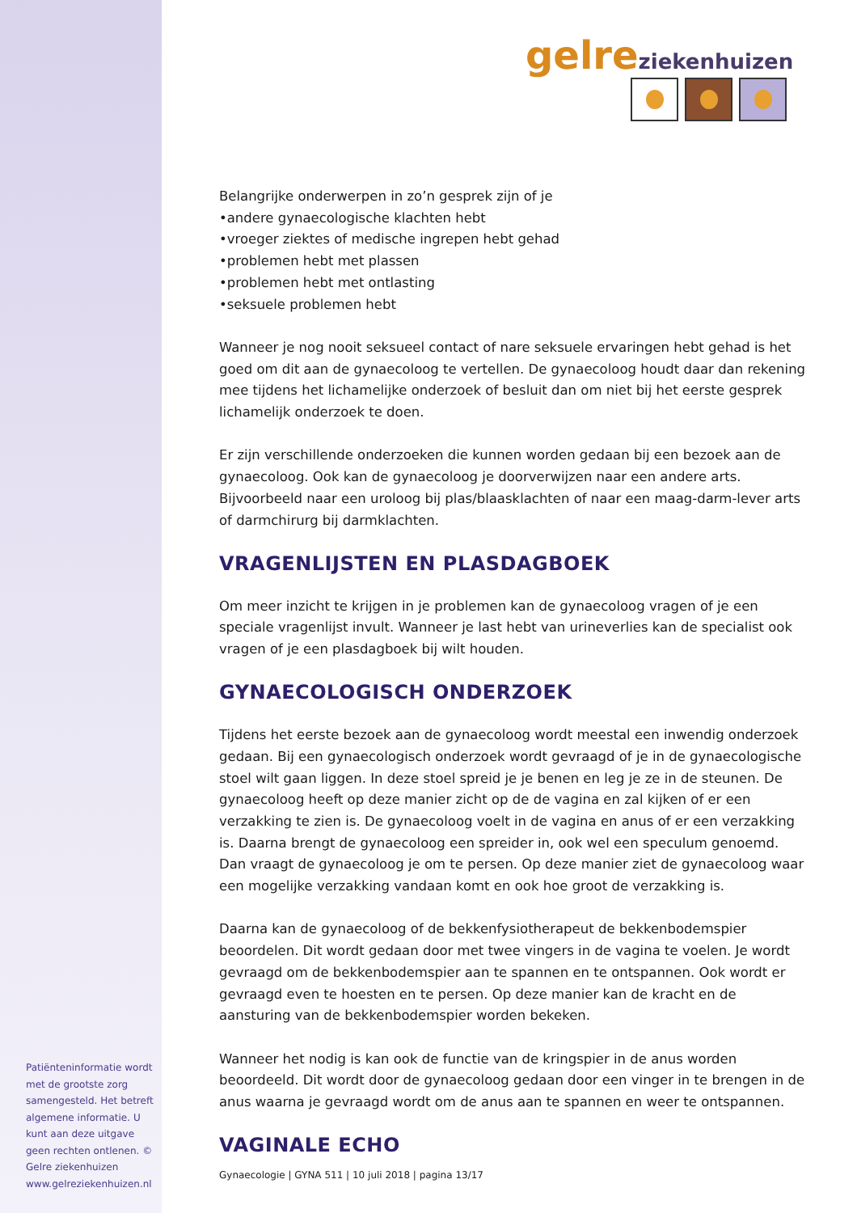gelre ziekenhuizen
Belangrijke onderwerpen in zo’n gesprek zijn of je
•andere gynaecologische klachten hebt
•vroeger ziektes of medische ingrepen hebt gehad
•problemen hebt met plassen
•problemen hebt met ontlasting
•seksuele problemen hebt
Wanneer je nog nooit seksueel contact of nare seksuele ervaringen hebt gehad is het goed om dit aan de gynaecoloog te vertellen. De gynaecoloog houdt daar dan rekening mee tijdens het lichamelijke onderzoek of besluit dan om niet bij het eerste gesprek lichamelijk onderzoek te doen.
Er zijn verschillende onderzoeken die kunnen worden gedaan bij een bezoek aan de gynaecoloog. Ook kan de gynaecoloog je doorverwijzen naar een andere arts. Bijvoorbeeld naar een uroloog bij plas/blaasklachten of naar een maag-darm-lever arts of darmchirurg bij darmklachten.
VRAGENLIJSTEN EN PLASDAGBOEK
Om meer inzicht te krijgen in je problemen kan de gynaecoloog vragen of je een speciale vragenlijst invult. Wanneer je last hebt van urineverlies kan de specialist ook vragen of je een plasdagboek bij wilt houden.
GYNAECOLOGISCH ONDERZOEK
Tijdens het eerste bezoek aan de gynaecoloog wordt meestal een inwendig onderzoek gedaan. Bij een gynaecologisch onderzoek wordt gevraagd of je in de gynaecologische stoel wilt gaan liggen. In deze stoel spreid je je benen en leg je ze in de steunen. De gynaecoloog heeft op deze manier zicht op de de vagina en zal kijken of er een verzakking te zien is. De gynaecoloog voelt in de vagina en anus of er een verzakking is. Daarna brengt de gynaecoloog een spreider in, ook wel een speculum genoemd. Dan vraagt de gynaecoloog je om te persen. Op deze manier ziet de gynaecoloog waar een mogelijke verzakking vandaan komt en ook hoe groot de verzakking is.
Daarna kan de gynaecoloog of de bekkenfysiotherapeut de bekkenbodemspier beoordelen. Dit wordt gedaan door met twee vingers in de vagina te voelen. Je wordt gevraagd om de bekkenbodemspier aan te spannen en te ontspannen. Ook wordt er gevraagd even te hoesten en te persen. Op deze manier kan de kracht en de aansturing van de bekkenbodemspier worden bekeken.
Wanneer het nodig is kan ook de functie van de kringspier in de anus worden beoordeeld. Dit wordt door de gynaecoloog gedaan door een vinger in te brengen in de anus waarna je gevraagd wordt om de anus aan te spannen en weer te ontspannen.
VAGINALE ECHO
Gynaecologie | GYNA 511 | 10 juli 2018 | pagina 13/17
Patiënteninformatie wordt met de grootste zorg samengesteld. Het betreft algemene informatie. U kunt aan deze uitgave geen rechten ontlenen. © Gelre ziekenhuizen www.gelreziekenhuizen.nl